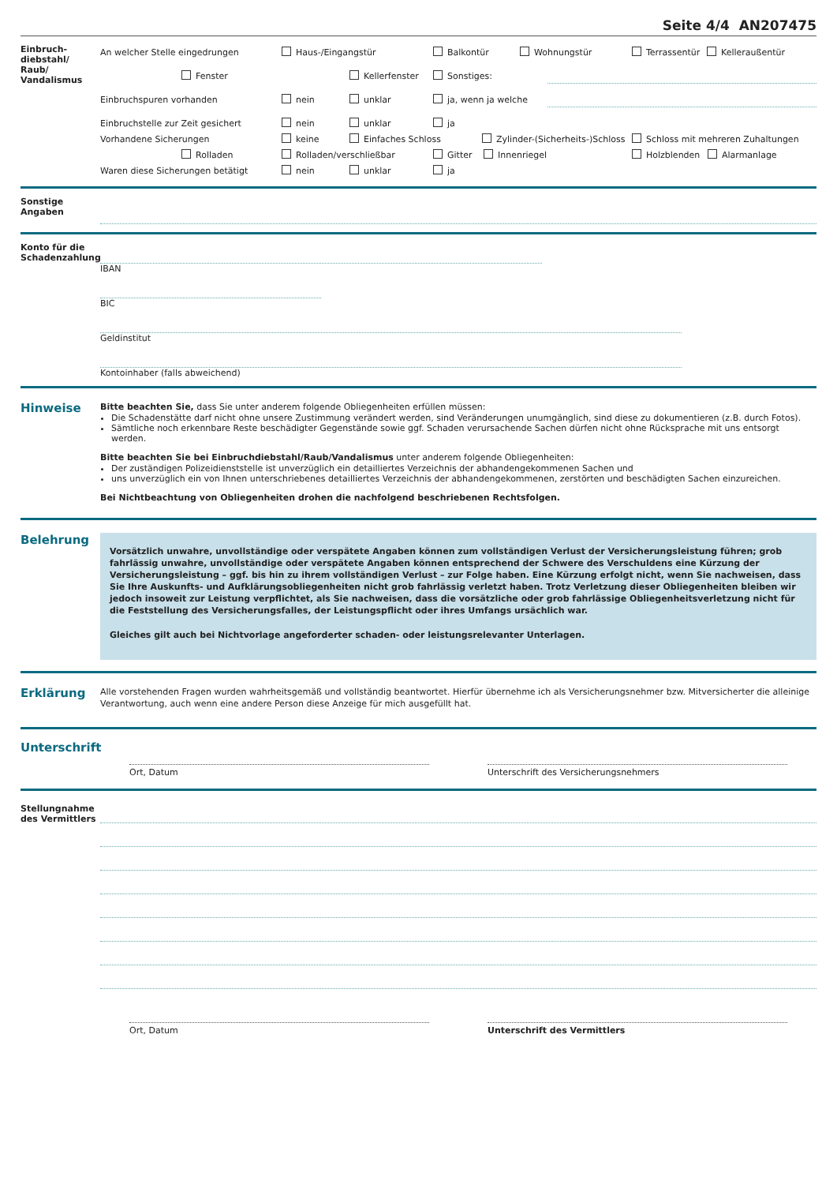Seite 4/4 AN207475
Einbruch-
diebstahl/
Raub/
Vandalismus
An welcher Stelle eingedrungen Haus-/Eingangstür Balkontür Wohnungstür Terrassentür Kelleraußentür
Fenster Kellerfenster Sonstiges:
Einbruchspuren vorhanden nein unklar ja, wenn ja welche
Einbruchstelle zur Zeit gesichert nein unklar ja
Vorhandene Sicherungen keine Einfaches Schloss Zylinder-(Sicherheits-)Schloss Schloss mit mehreren Zuhaltungen
Rolladen Rolladen/verschließbar Gitter Innenriegel Holzblenden Alarmanlage
Waren diese Sicherungen betätigt nein unklar ja
Sonstige
Angaben
Konto für die Schadenzahlung
IBAN
BIC
Geldinstitut
Kontoinhaber (falls abweichend)
Hinweise
Bitte beachten Sie, dass Sie unter anderem folgende Obliegenheiten erfüllen müssen:
Die Schadenstätte darf nicht ohne unsere Zustimmung verändert werden, sind Veränderungen unumgänglich, sind diese zu dokumentieren (z.B. durch Fotos).
Sämtliche noch erkennbare Reste beschädigter Gegenstände sowie ggf. Schaden verursachende Sachen dürfen nicht ohne Rücksprache mit uns entsorgt werden.
Bitte beachten Sie bei Einbruchdiebstahl/Raub/Vandalismus unter anderem folgende Obliegenheiten:
Der zuständigen Polizeidienststelle ist unverzüglich ein detailliertes Verzeichnis der abhandengekommenen Sachen und
uns unverzüglich ein von Ihnen unterschriebenes detailliertes Verzeichnis der abhandengekommenen, zerstörten und beschädigten Sachen einzureichen.
Bei Nichtbeachtung von Obliegenheiten drohen die nachfolgend beschriebenen Rechtsfolgen.
Belehrung
Vorsätzlich unwahre, unvollständige oder verspätete Angaben können zum vollständigen Verlust der Versicherungsleistung führen; grob fahrlässig unwahre, unvollständige oder verspätete Angaben können entsprechend der Schwere des Verschuldens eine Kürzung der Versicherungsleistung – ggf. bis hin zu ihrem vollständigen Verlust – zur Folge haben. Eine Kürzung erfolgt nicht, wenn Sie nachweisen, dass Sie Ihre Auskunfts- und Aufklärungsobliegenheiten nicht grob fahrlässig verletzt haben. Trotz Verletzung dieser Obliegenheiten bleiben wir jedoch insoweit zur Leistung verpflichtet, als Sie nachweisen, dass die vorsätzliche oder grob fahrlässige Obliegenheitsverletzung nicht für die Feststellung des Versicherungsfalles, der Leistungspflicht oder ihres Umfangs ursächlich war.
Gleiches gilt auch bei Nichtvorlage angeforderter schaden- oder leistungsrelevanter Unterlagen.
Erklärung
Alle vorstehenden Fragen wurden wahrheitsgemäß und vollständig beantwortet. Hierfür übernehme ich als Versicherungsnehmer bzw. Mitversicherter die alleinige Verantwortung, auch wenn eine andere Person diese Anzeige für mich ausgefüllt hat.
Unterschrift
Ort, Datum Unterschrift des Versicherungsnehmers
Stellungnahme des Vermittlers
Ort, Datum Unterschrift des Vermittlers